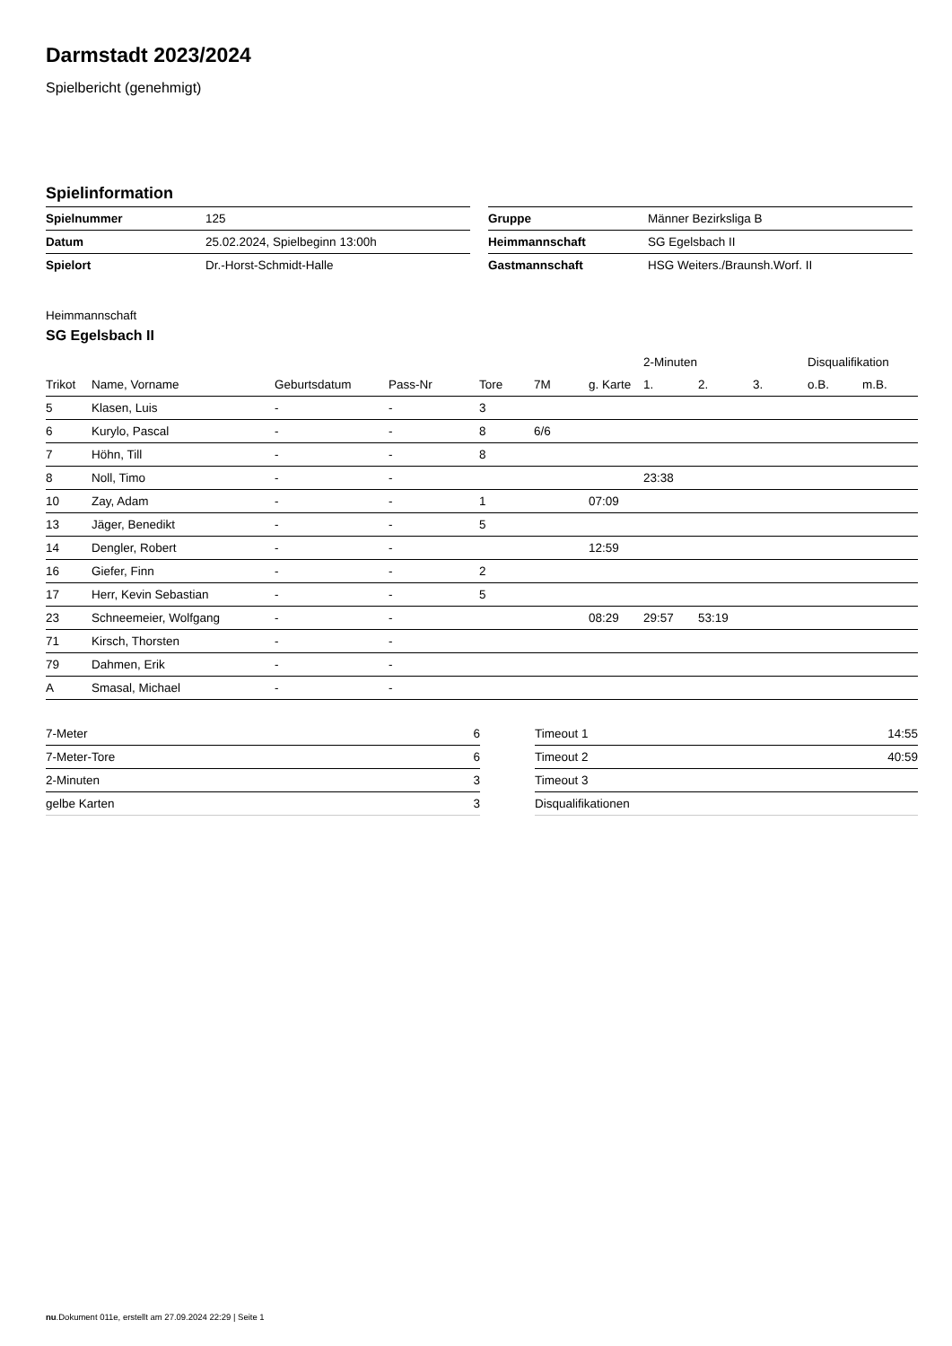Darmstadt 2023/2024
Spielbericht (genehmigt)
Spielinformation
| Spielnummer | 125 |
| Datum | 25.02.2024, Spielbeginn 13:00h |
| Spielort | Dr.-Horst-Schmidt-Halle |
| Gruppe | Männer Bezirksliga B |
| Heimmannschaft | SG Egelsbach II |
| Gastmannschaft | HSG Weiters./Braunsh.Worf. II |
Heimmannschaft
SG Egelsbach II
| | | | | | | | 2-Minuten | | | Disqualifikation | |
| --- | --- | --- | --- | --- | --- | --- | --- | --- | --- | --- | --- |
| Trikot | Name, Vorname | Geburtsdatum | Pass-Nr | Tore | 7M | g. Karte | 1. | 2. | 3. | o.B. | m.B. |
| 5 | Klasen, Luis | - | - | 3 | | | | | | | |
| 6 | Kurylo, Pascal | - | - | 8 | 6/6 | | | | | | |
| 7 | Höhn, Till | - | - | 8 | | | | | | | |
| 8 | Noll, Timo | - | - | | | | 23:38 | | | | |
| 10 | Zay, Adam | - | - | 1 | | 07:09 | | | | | |
| 13 | Jäger, Benedikt | - | - | 5 | | | | | | | |
| 14 | Dengler, Robert | - | - | | | 12:59 | | | | | |
| 16 | Giefer, Finn | - | - | 2 | | | | | | | |
| 17 | Herr, Kevin Sebastian | - | - | 5 | | | | | | | |
| 23 | Schneemeier, Wolfgang | - | - | | | 08:29 | 29:57 | 53:19 | | | |
| 71 | Kirsch, Thorsten | - | - | | | | | | | | |
| 79 | Dahmen, Erik | - | - | | | | | | | | |
| A | Smasal, Michael | - | - | | | | | | | | |
| 7-Meter | 6 |
| 7-Meter-Tore | 6 |
| 2-Minuten | 3 |
| gelbe Karten | 3 |
| Timeout 1 | 14:55 |
| Timeout 2 | 40:59 |
| Timeout 3 | |
| Disqualifikationen | |
nu.Dokument 011e, erstellt am 27.09.2024 22:29 | Seite 1